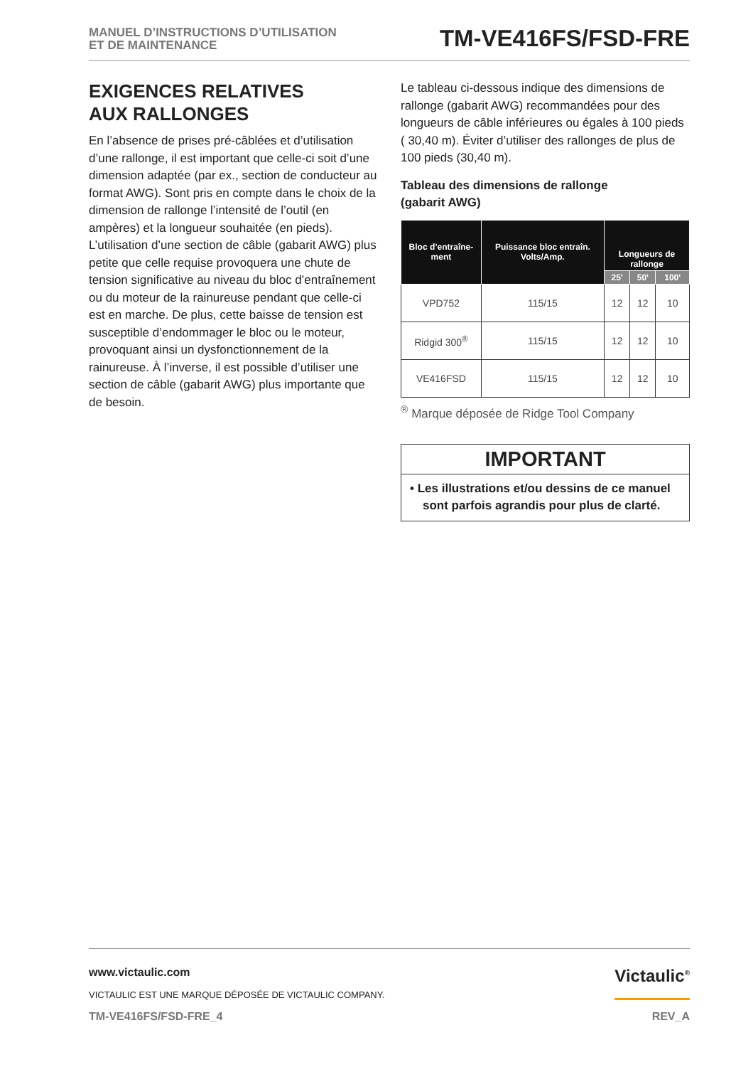MANUEL D’INSTRUCTIONS D’UTILISATION
ET DE MAINTENANCE
TM-VE416FS/FSD-FRE
EXIGENCES RELATIVES
AUX RALLONGES
En l’absence de prises pré-câblées et d’utilisation d’une rallonge, il est important que celle-ci soit d’une dimension adaptée (par ex., section de conducteur au format AWG). Sont pris en compte dans le choix de la dimension de rallonge l’intensité de l’outil (en ampères) et la longueur souhaitée (en pieds). L’utilisation d’une section de câble (gabarit AWG) plus petite que celle requise provoquera une chute de tension significative au niveau du bloc d’entraînement ou du moteur de la rainureuse pendant que celle-ci est en marche. De plus, cette baisse de tension est susceptible d’endommager le bloc ou le moteur, provoquant ainsi un dysfonctionnement de la rainureuse. À l’inverse, il est possible d’utiliser une section de câble (gabarit AWG) plus importante que de besoin.
Le tableau ci-dessous indique des dimensions de rallonge (gabarit AWG) recommandées pour des longueurs de câble inférieures ou égales à 100 pieds ( 30,40 m). Éviter d’utiliser des rallonges de plus de 100 pieds (30,40 m).
Tableau des dimensions de rallonge
(gabarit AWG)
| Bloc d’entraîne-ment | Puissance bloc entraîn. Volts/Amp. | Longueurs de rallonge | | |
| --- | --- | --- | --- | --- |
| | | 25' | 50' | 100' |
| VPD752 | 115/15 | 12 | 12 | 10 |
| Ridgid 300<sup>®</sup> | 115/15 | 12 | 12 | 10 |
| VE416FSD | 115/15 | 12 | 12 | 10 |
<sup>®</sup> Marque déposée de Ridge Tool Company
IMPORTANT
• Les illustrations et/ou dessins de ce manuel sont parfois agrandis pour plus de clarté.
www.victaulic.com
VICTAULIC EST UNE MARQUE DÉPOSÉE DE VICTAULIC COMPANY.
Victaulic<sup>®</sup>
TM-VE416FS/FSD-FRE_4 REV_A